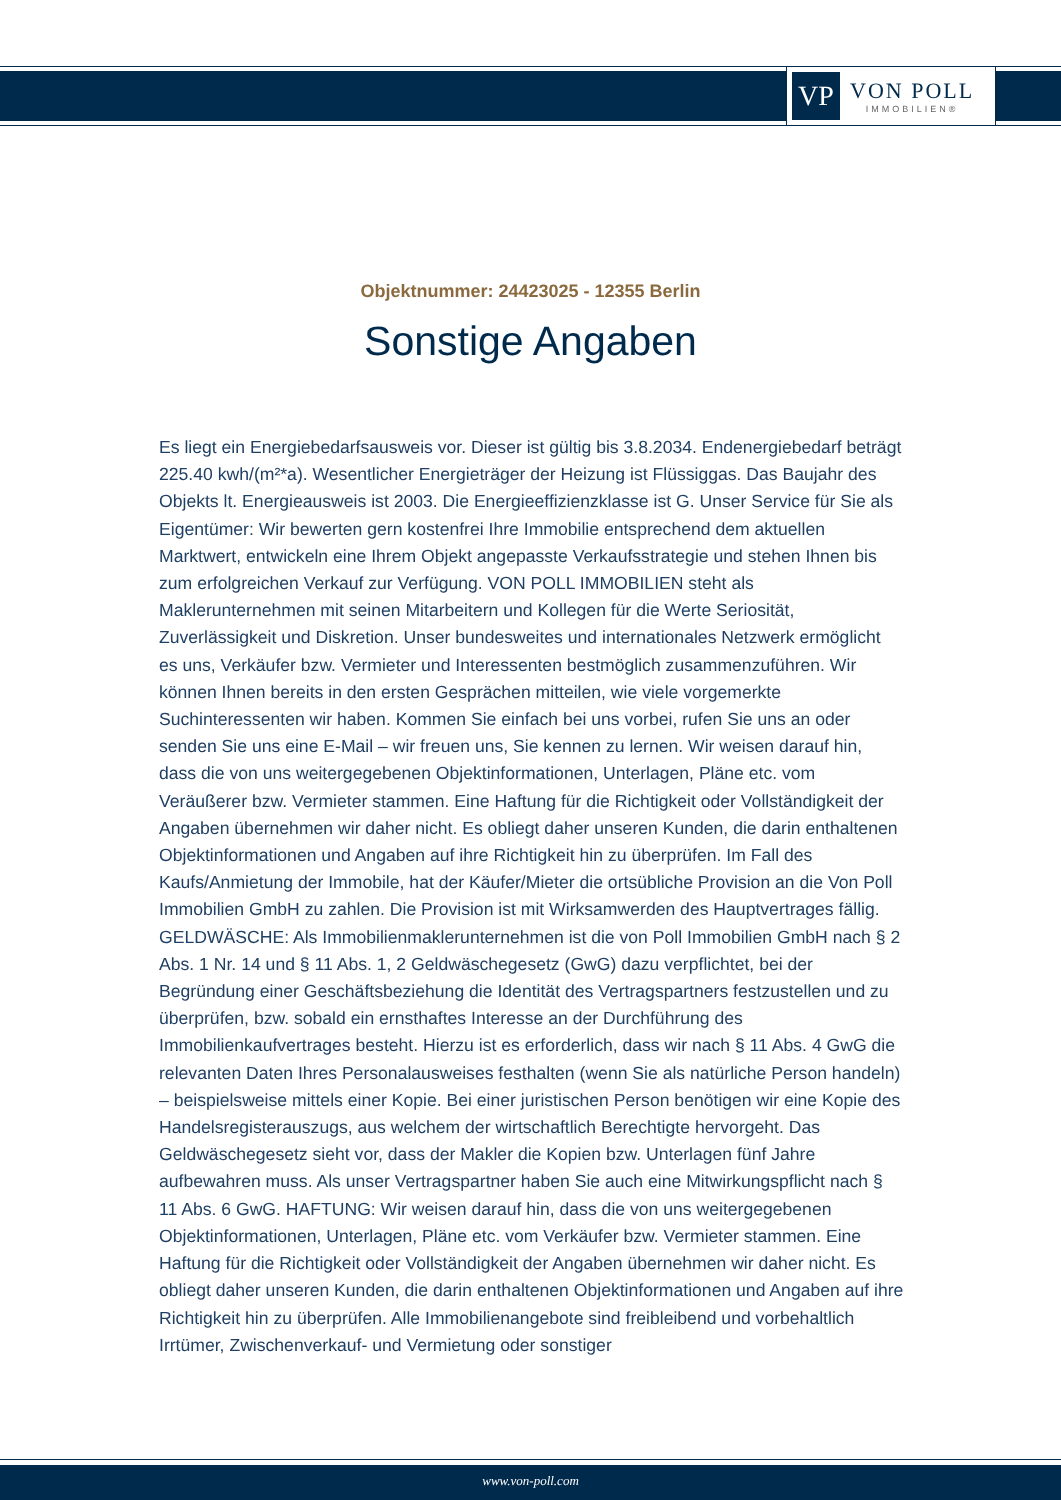VP
VON POLL
IMMOBILIEN®
Objektnummer: 24423025 - 12355 Berlin
Sonstige Angaben
Es liegt ein Energiebedarfsausweis vor. Dieser ist gültig bis 3.8.2034. Endenergiebedarf beträgt 225.40 kwh/(m²*a). Wesentlicher Energieträger der Heizung ist Flüssiggas. Das Baujahr des Objekts lt. Energieausweis ist 2003. Die Energieeffizienzklasse ist G. Unser Service für Sie als Eigentümer: Wir bewerten gern kostenfrei Ihre Immobilie entsprechend dem aktuellen Marktwert, entwickeln eine Ihrem Objekt angepasste Verkaufsstrategie und stehen Ihnen bis zum erfolgreichen Verkauf zur Verfügung. VON POLL IMMOBILIEN steht als Maklerunternehmen mit seinen Mitarbeitern und Kollegen für die Werte Seriosität, Zuverlässigkeit und Diskretion. Unser bundesweites und internationales Netzwerk ermöglicht es uns, Verkäufer bzw. Vermieter und Interessenten bestmöglich zusammenzuführen. Wir können Ihnen bereits in den ersten Gesprächen mitteilen, wie viele vorgemerkte Suchinteressenten wir haben. Kommen Sie einfach bei uns vorbei, rufen Sie uns an oder senden Sie uns eine E-Mail – wir freuen uns, Sie kennen zu lernen. Wir weisen darauf hin, dass die von uns weitergegebenen Objektinformationen, Unterlagen, Pläne etc. vom Veräußerer bzw. Vermieter stammen. Eine Haftung für die Richtigkeit oder Vollständigkeit der Angaben übernehmen wir daher nicht. Es obliegt daher unseren Kunden, die darin enthaltenen Objektinformationen und Angaben auf ihre Richtigkeit hin zu überprüfen. Im Fall des Kaufs/Anmietung der Immobile, hat der Käufer/Mieter die ortsübliche Provision an die Von Poll Immobilien GmbH zu zahlen. Die Provision ist mit Wirksamwerden des Hauptvertrages fällig. GELDWÄSCHE: Als Immobilienmaklerunternehmen ist die von Poll Immobilien GmbH nach § 2 Abs. 1 Nr. 14 und § 11 Abs. 1, 2 Geldwäschegesetz (GwG) dazu verpflichtet, bei der Begründung einer Geschäftsbeziehung die Identität des Vertragspartners festzustellen und zu überprüfen, bzw. sobald ein ernsthaftes Interesse an der Durchführung des Immobilienkaufvertrages besteht. Hierzu ist es erforderlich, dass wir nach § 11 Abs. 4 GwG die relevanten Daten Ihres Personalausweises festhalten (wenn Sie als natürliche Person handeln) – beispielsweise mittels einer Kopie. Bei einer juristischen Person benötigen wir eine Kopie des Handelsregisterauszugs, aus welchem der wirtschaftlich Berechtigte hervorgeht. Das Geldwäschegesetz sieht vor, dass der Makler die Kopien bzw. Unterlagen fünf Jahre aufbewahren muss. Als unser Vertragspartner haben Sie auch eine Mitwirkungspflicht nach § 11 Abs. 6 GwG. HAFTUNG: Wir weisen darauf hin, dass die von uns weitergegebenen Objektinformationen, Unterlagen, Pläne etc. vom Verkäufer bzw. Vermieter stammen. Eine Haftung für die Richtigkeit oder Vollständigkeit der Angaben übernehmen wir daher nicht. Es obliegt daher unseren Kunden, die darin enthaltenen Objektinformationen und Angaben auf ihre Richtigkeit hin zu überprüfen. Alle Immobilienangebote sind freibleibend und vorbehaltlich Irrtümer, Zwischenverkauf- und Vermietung oder sonstiger
www.von-poll.com